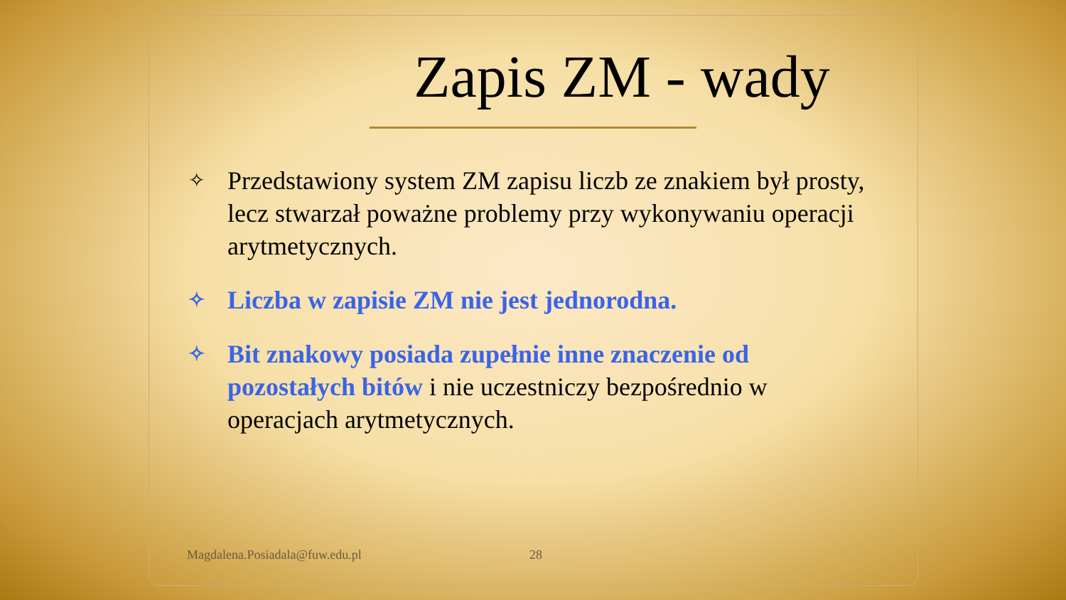Zapis ZM - wady
✧ Przedstawiony system ZM zapisu liczb ze znakiem był prosty, lecz stwarzał poważne problemy przy wykonywaniu operacji arytmetycznych.
✧ Liczba w zapisie ZM nie jest jednorodna.
✧ Bit znakowy posiada zupełnie inne znaczenie od pozostałych bitów i nie uczestniczy bezpośrednio w operacjach arytmetycznych.
Magdalena.Posiadala@fuw.edu.pl 28